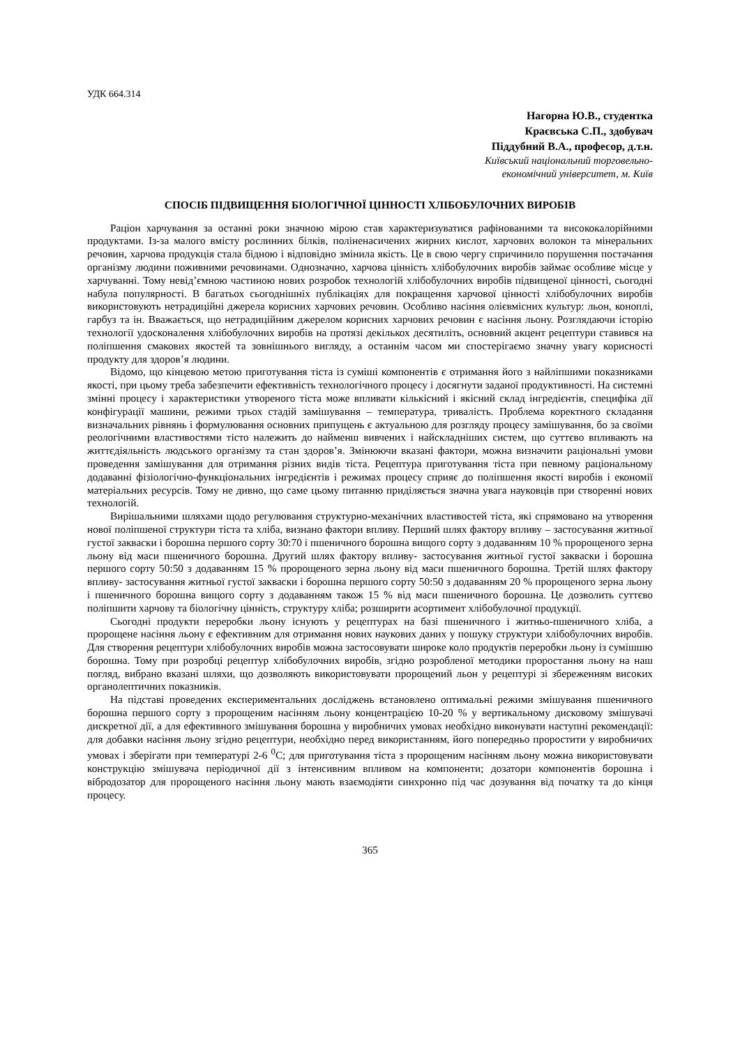УДК 664.314
Нагорна Ю.В., студентка
Краєвська С.П., здобувач
Піддубний В.А., професор, д.т.н.
Київський національний торговельно-
економічний університет, м. Київ
СПОСІБ ПІДВИЩЕННЯ БІОЛОГІЧНОЇ ЦІННОСТІ ХЛІБОБУЛОЧНИХ ВИРОБІВ
Раціон харчування за останні роки значною мірою став характеризуватися рафінованими та висококалорійними продуктами. Із-за малого вмісту рослинних білків, поліненасичених жирних кислот, харчових волокон та мінеральних речовин, харчова продукція стала бідною і відповідно змінила якість. Це в свою чергу спричинило порушення постачання організму людини поживними речовинами. Однозначно, харчова цінність хлібобулочних виробів займає особливе місце у харчуванні. Тому невід’ємною частиною нових розробок технологій хлібобулочних виробів підвищеної цінності, сьогодні набула популярності. В багатьох сьогоднішніх публікаціях для покращення харчової цінності хлібобулочних виробів використовують нетрадиційні джерела корисних харчових речовин. Особливо насіння олієвмісних культур: льон, коноплі, гарбуз та ін. Вважається, що нетрадиційним джерелом корисних харчових речовин є насіння льону. Розглядаючи історію технології удосконалення хлібобулочних виробів на протязі декількох десятиліть, основний акцент рецептури ставився на поліпшення смакових якостей та зовнішнього вигляду, а останнім часом ми спостерігаємо значну увагу корисності продукту для здоров’я людини.
Відомо, що кінцевою метою приготування тіста із суміші компонентів є отримання його з найліпшими показниками якості, при цьому треба забезпечити ефективність технологічного процесу і досягнути заданої продуктивності. На системні змінні процесу і характеристики утвореного тіста може впливати кількісний і якісний склад інгредієнтів, специфіка дії конфігурації машини, режими трьох стадій замішування – температура, тривалість. Проблема коректного складання визначальних рівнянь і формулювання основних припущень є актуальною для розгляду процесу замішування, бо за своїми реологічними властивостями тісто належить до найменш вивчених і найскладніших систем, що суттєво впливають на життєдіяльність людського організму та стан здоров’я. Змінюючи вказані фактори, можна визначити раціональні умови проведення замішування для отримання різних видів тіста. Рецептура приготування тіста при певному раціональному додаванні фізіологічно-функціональних інгредієнтів і режимах процесу сприяє до поліпшення якості виробів і економії матеріальних ресурсів. Тому не дивно, що саме цьому питанню приділяється значна увага науковців при створенні нових технологій.
Вирішальними шляхами щодо регулювання структурно-механічних властивостей тіста, які спрямовано на утворення нової поліпшеної структури тіста та хліба, визнано фактори впливу. Перший шлях фактору впливу – застосування житньої густої закваски і борошна першого сорту 30:70 і пшеничного борошна вищого сорту з додаванням 10 % пророщеного зерна льону від маси пшеничного борошна. Другий шлях фактору впливу- застосування житньої густої закваски і борошна першого сорту 50:50 з додаванням 15 % пророщеного зерна льону від маси пшеничного борошна. Третій шлях фактору впливу- застосування житньої густої закваски і борошна першого сорту 50:50 з додаванням 20 % пророщеного зерна льону і пшеничного борошна вищого сорту з додаванням також 15 % від маси пшеничного борошна. Це дозволить суттєво поліпшити харчову та біологічну цінність, структуру хліба; розширити асортимент хлібобулочної продукції.
Сьогодні продукти переробки льону існують у рецептурах на базі пшеничного і житньо-пшеничного хліба, а пророщене насіння льону є ефективним для отримання нових наукових даних у пошуку структури хлібобулочних виробів. Для створення рецептури хлібобулочних виробів можна застосовувати широке коло продуктів переробки льону із сумішшю борошна. Тому при розробці рецептур хлібобулочних виробів, згідно розробленої методики проростання льону на наш погляд, вибрано вказані шляхи, що дозволяють використовувати пророщений льон у рецептурі зі збереженням високих органолептичних показників.
На підставі проведених експериментальних досліджень встановлено оптимальні режими змішування пшеничного борошна першого сорту з пророщеним насінням льону концентрацією 10-20 % у вертикальному дисковому змішувачі дискретної дії, а для ефективного змішування борошна у виробничих умовах необхідно виконувати наступні рекомендації: для добавки насіння льону згідно рецептури, необхідно перед використанням, його попередньо проростити у виробничих умовах і зберігати при температурі 2-6 <sup>0</sup>С; для приготування тіста з пророщеним насінням льону можна використовувати конструкцію змішувача періодичної дії з інтенсивним впливом на компоненти; дозатори компонентів борошна і вібродозатор для пророщеного насіння льону мають взаємодіяти синхронно під час дозування від початку та до кінця процесу.
365